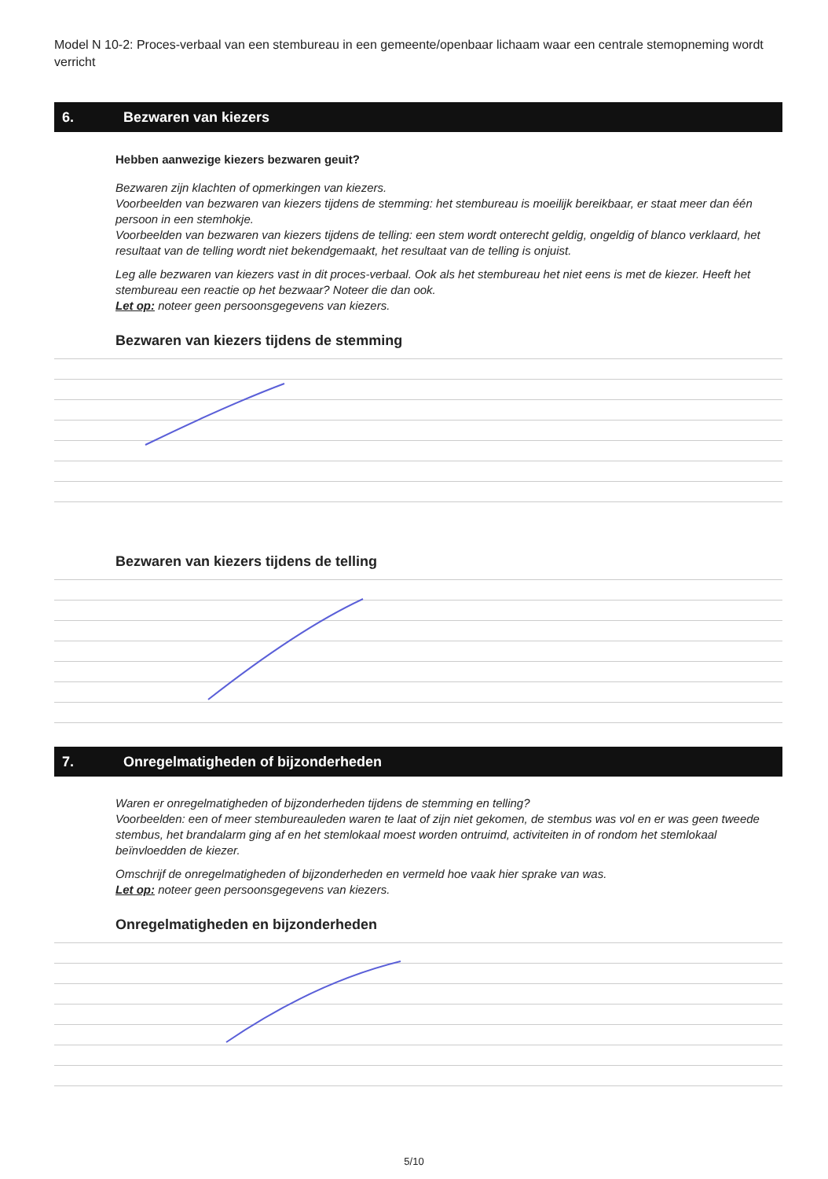Model N 10-2: Proces-verbaal van een stembureau in een gemeente/openbaar lichaam waar een centrale stemopneming wordt verricht
6. Bezwaren van kiezers
Hebben aanwezige kiezers bezwaren geuit?
Bezwaren zijn klachten of opmerkingen van kiezers.
Voorbeelden van bezwaren van kiezers tijdens de stemming: het stembureau is moeilijk bereikbaar, er staat meer dan één persoon in een stemhokje.
Voorbeelden van bezwaren van kiezers tijdens de telling: een stem wordt onterecht geldig, ongeldig of blanco verklaard, het resultaat van de telling wordt niet bekendgemaakt, het resultaat van de telling is onjuist.
Leg alle bezwaren van kiezers vast in dit proces-verbaal. Ook als het stembureau het niet eens is met de kiezer. Heeft het stembureau een reactie op het bezwaar? Noteer die dan ook.
Let op: noteer geen persoonsgegevens van kiezers.
Bezwaren van kiezers tijdens de stemming
Bezwaren van kiezers tijdens de telling
7. Onregelmatigheden of bijzonderheden
Waren er onregelmatigheden of bijzonderheden tijdens de stemming en telling?
Voorbeelden: een of meer stembureauleden waren te laat of zijn niet gekomen, de stembus was vol en er was geen tweede stembus, het brandalarm ging af en het stemlokaal moest worden ontruimd, activiteiten in of rondom het stemlokaal beïnvloedden de kiezer.
Omschrijf de onregelmatigheden of bijzonderheden en vermeld hoe vaak hier sprake van was.
Let op: noteer geen persoonsgegevens van kiezers.
Onregelmatigheden en bijzonderheden
5/10